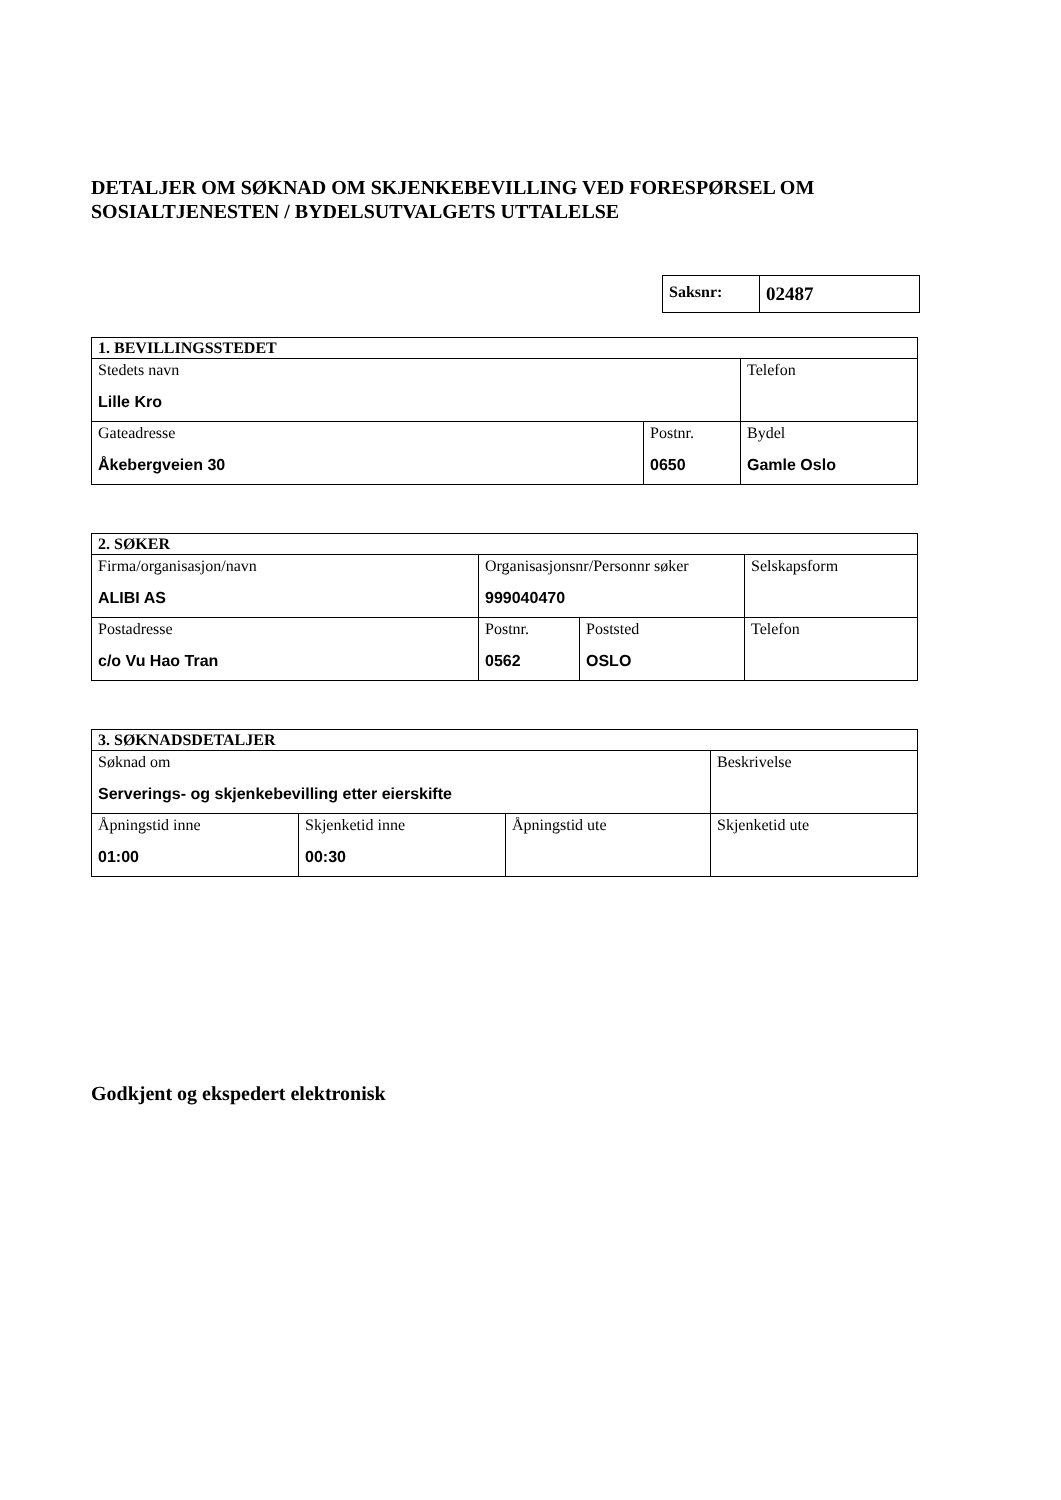DETALJER OM SØKNAD OM SKJENKEBEVILLING VED FORESPØRSEL OM SOSIALTJENESTEN / BYDELSUTVALGETS UTTALELSE
| Saksnr: | 02487 |
| 1. BEVILLINGSSTEDET | | |
| Stedets navn Lille Kro | | Telefon |
| Gateadresse Åkebergveien 30 | Postnr. 0650 | Bydel Gamle Oslo |
| 2. SØKER | | | |
| Firma/organisasjon/navn ALIBI AS | Organisasjonsnr/Personnr søker 999040470 | | Selskapsform |
| Postadresse c/o Vu Hao Tran | Postnr. 0562 | Poststed OSLO | Telefon |
| 3. SØKNADSDETALJER | | | |
| Søknad om Serverings- og skjenkebevilling etter eierskifte | | | Beskrivelse |
| Åpningstid inne 01:00 | Skjenketid inne 00:30 | Åpningstid ute | Skjenketid ute |
Godkjent og ekspedert elektronisk